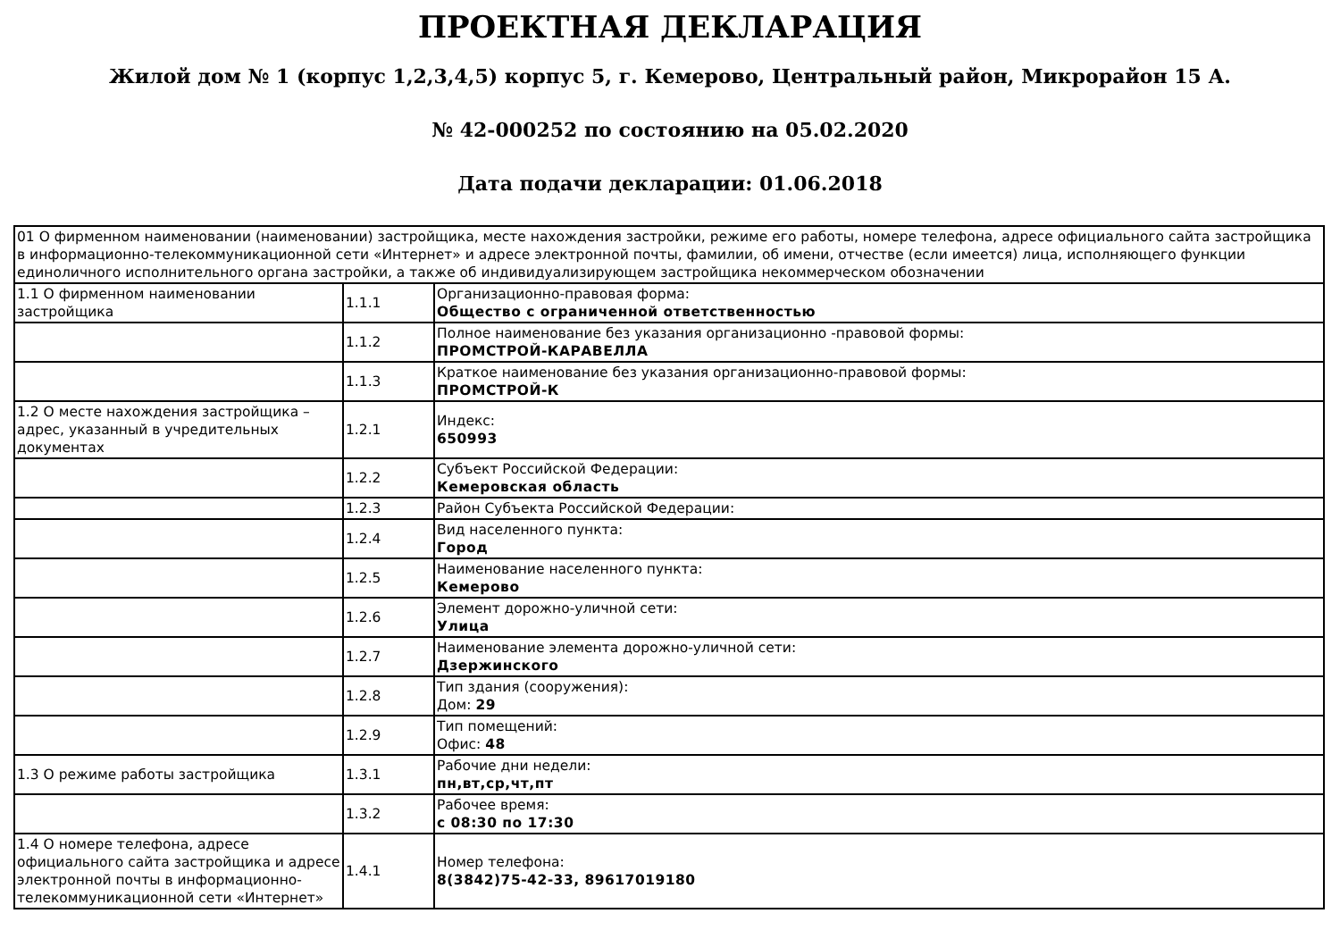ПРОЕКТНАЯ ДЕКЛАРАЦИЯ
Жилой дом № 1 (корпус 1,2,3,4,5) корпус 5, г. Кемерово, Центральный район, Микрорайон 15 А.
№ 42-000252 по состоянию на 05.02.2020
Дата подачи декларации: 01.06.2018
| 01 О фирменном наименовании (наименовании) застройщика, месте нахождения застройки, режиме его работы, номере телефона, адресе официального сайта застройщика в информационно-телекоммуникационной сети «Интернет» и адресе электронной почты, фамилии, об имени, отчестве (если имеется) лица, исполняющего функции единоличного исполнительного органа застройки, а также об индивидуализирующем застройщика некоммерческом обозначении | | |
| 1.1 О фирменном наименовании застройщика | 1.1.1 | Организационно-правовая форма: Общество с ограниченной ответственностью |
| | 1.1.2 | Полное наименование без указания организационно -правовой формы: ПРОМСТРОЙ-КАРАВЕЛЛА |
| | 1.1.3 | Краткое наименование без указания организационно-правовой формы: ПРОМСТРОЙ-К |
| 1.2 О месте нахождения застройщика – адрес, указанный в учредительных документах | 1.2.1 | Индекс: 650993 |
| | 1.2.2 | Субъект Российской Федерации: Кемеровская область |
| | 1.2.3 | Район Субъекта Российской Федерации: |
| | 1.2.4 | Вид населенного пункта: Город |
| | 1.2.5 | Наименование населенного пункта: Кемерово |
| | 1.2.6 | Элемент дорожно-уличной сети: Улица |
| | 1.2.7 | Наименование элемента дорожно-уличной сети: Дзержинского |
| | 1.2.8 | Тип здания (сооружения): Дом: 29 |
| | 1.2.9 | Тип помещений: Офис: 48 |
| 1.3 О режиме работы застройщика | 1.3.1 | Рабочие дни недели: пн,вт,ср,чт,пт |
| | 1.3.2 | Рабочее время: с 08:30 по 17:30 |
| 1.4 О номере телефона, адресе официального сайта застройщика и адресе электронной почты в информационно-телекоммуникационной сети «Интернет» | 1.4.1 | Номер телефона: 8(3842)75-42-33, 89617019180 |